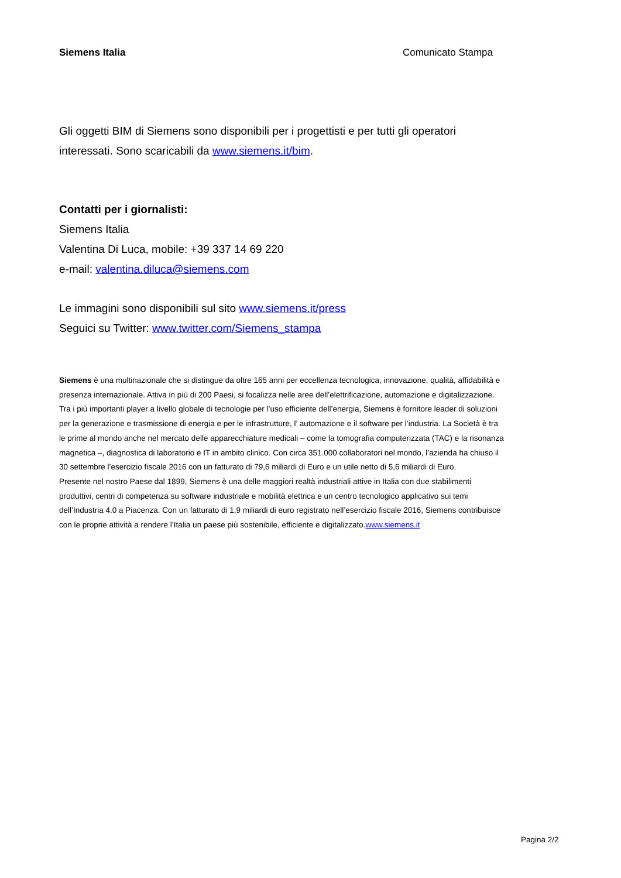Siemens Italia Comunicato Stampa
Gli oggetti BIM di Siemens sono disponibili per i progettisti e per tutti gli operatori interessati. Sono scaricabili da www.siemens.it/bim.
Contatti per i giornalisti:
Siemens Italia
Valentina Di Luca, mobile: +39 337 14 69 220
e-mail: valentina.diluca@siemens.com
Le immagini sono disponibili sul sito www.siemens.it/press
Seguici su Twitter: www.twitter.com/Siemens_stampa
Siemens è una multinazionale che si distingue da oltre 165 anni per eccellenza tecnologica, innovazione, qualità, affidabilità e presenza internazionale. Attiva in più di 200 Paesi, si focalizza nelle aree dell’elettrificazione, automazione e digitalizzazione. Tra i più importanti player a livello globale di tecnologie per l’uso efficiente dell’energia, Siemens è fornitore leader di soluzioni per la generazione e trasmissione di energia e per le infrastrutture, l’ automazione e il software per l’industria. La Società è tra le prime al mondo anche nel mercato delle apparecchiature medicali – come la tomografia computerizzata (TAC) e la risonanza magnetica –, diagnostica di laboratorio e IT in ambito clinico. Con circa 351.000 collaboratori nel mondo, l’azienda ha chiuso il 30 settembre l’esercizio fiscale 2016 con un fatturato di 79,6 miliardi di Euro e un utile netto di 5,6 miliardi di Euro.
Presente nel nostro Paese dal 1899, Siemens è una delle maggiori realtà industriali attive in Italia con due stabilimenti produttivi, centri di competenza su software industriale e mobilità elettrica e un centro tecnologico applicativo sui temi dell’Industria 4.0 a Piacenza. Con un fatturato di 1,9 miliardi di euro registrato nell’esercizio fiscale 2016, Siemens contribuisce con le proprie attività a rendere l’Italia un paese più sostenibile, efficiente e digitalizzato.www.siemens.it
Pagina 2/2